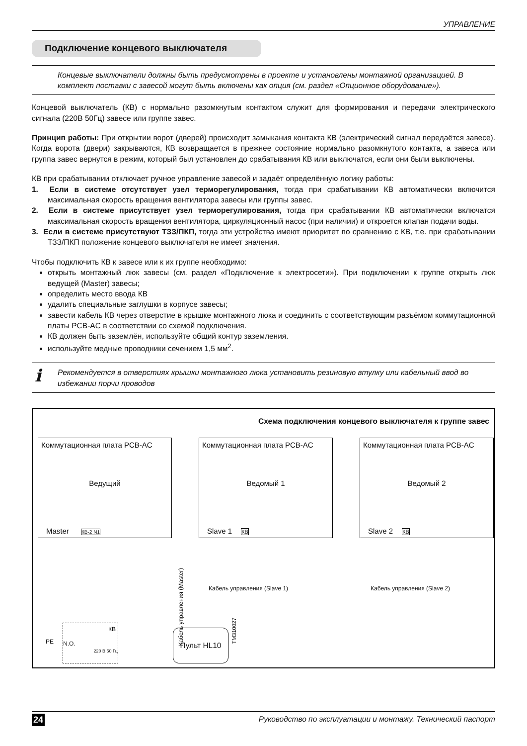УПРАВЛЕНИЕ
Подключение концевого выключателя
Концевые выключатели должны быть предусмотрены в проекте и установлены монтажной организацией. В комплект поставки с завесой могут быть включены как опция (см. раздел «Опционное оборудование»).
Концевой выключатель (КВ) с нормально разомкнутым контактом служит для формирования и передачи электрического сигнала (220В 50Гц) завесе или группе завес.
Принцип работы: При открытии ворот (дверей) происходит замыкания контакта КВ (электрический сигнал передаётся завесе). Когда ворота (двери) закрываются, КВ возвращается в прежнее состояние нормально разомкнутого контакта, а завеса или группа завес вернутся в режим, который был установлен до срабатывания КВ или выключатся, если они были выключены.
КВ при срабатывании отключает ручное управление завесой и задаёт определённую логику работы:
1. Если в системе отсутствует узел терморегулирования, тогда при срабатывании КВ автоматически включится максимальная скорость вращения вентилятора завесы или группы завес.
2. Если в системе присутствует узел терморегулирования, тогда при срабатывании КВ автоматически включатся максимальная скорость вращения вентилятора, циркуляционный насос (при наличии) и откроется клапан подачи воды.
3. Если в системе присутствуют ТЗЗ/ПКП, тогда эти устройства имеют приоритет по сравнению с КВ, т.е. при срабатывании ТЗЗ/ПКП положение концевого выключателя не имеет значения.
Чтобы подключить КВ к завесе или к их группе необходимо:
открыть монтажный люк завесы (см. раздел «Подключение к электросети»). При подключении к группе открыть люк ведущей (Master) завесы;
определить место ввода КВ
удалить специальные заглушки в корпусе завесы;
завести кабель КВ через отверстие в крышке монтажного люка и соединить с соответствующим разъёмом коммутационной платы PCB-AC в соответствии со схемой подключения.
КВ должен быть заземлён, используйте общий контур заземления.
используйте медные проводники сечением 1,5 мм<sup>2</sup>.
i Рекомендуется в отверстиях крышки монтажного люка установить резиновую втулку или кабельный ввод во избежании порчи проводов
Схема подключения концевого выключателя к группе завес
Коммутационная плата PCB-AC
Ведущий
Master КВ-2 N1
Коммутационная плата PCB-AC
Ведомый 1
Slave 1 КВ
Коммутационная плата PCB-AC
Ведомый 2
Slave 2 КВ
Кабель управления (Slave 1) Кабель управления (Slave 2)
Кабель управления (Master)
КВ
N.O.
220 В 50 Гц
PE
Пульт HL10
TM310027
24 Руководство по эксплуатации и монтажу. Технический паспорт